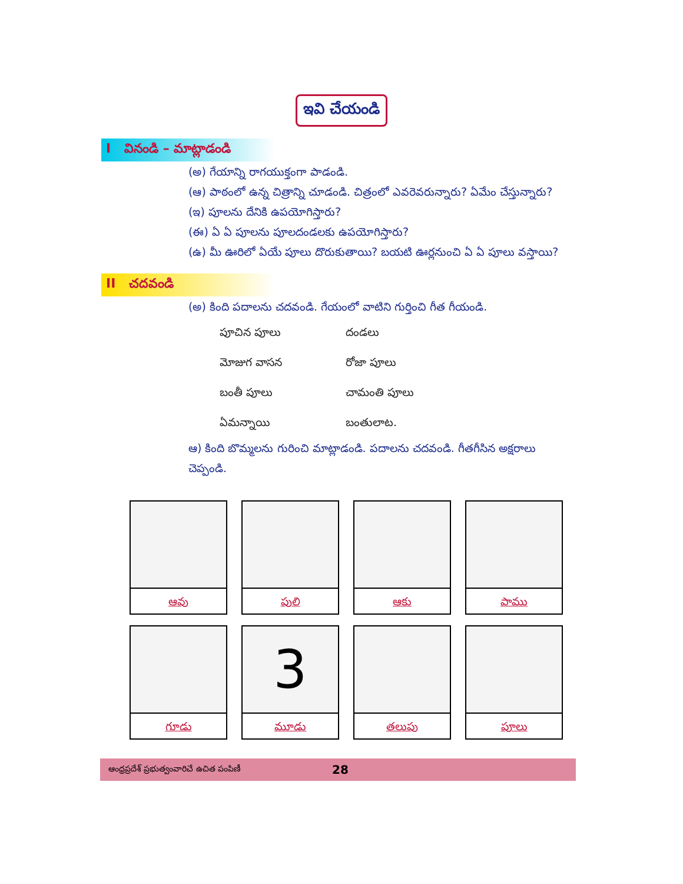ఇవి చేయండి
I వినండి – మాట్లాడండి
(అ) గేయాన్ని రాగయుక్తంగా పాడండి.
(ఆ) పాఠంలో ఉన్న చిత్రాన్ని చూడండి. చిత్రంలో ఎవరెవరున్నారు? ఏమేం చేస్తున్నారు?
(ఇ) పూలను దేనికి ఉపయోగిస్తారు?
(ఈ) ఏ ఏ పూలను పూలదండలకు ఉపయోగిస్తారు?
(ఉ) మీ ఊరిలో ఏయే పూలు దొరుకుతాయి? బయటి ఊర్లనుంచి ఏ ఏ పూలు వస్తాయి?
II చదవండి
(అ) కింది పదాలను చదవండి. గేయంలో వాటిని గుర్తించి గీత గీయండి.
| పూచిన పూలు | దండలు |
| మోజుగ వాసన | రోజా పూలు |
| బంతీ పూలు | చామంతి పూలు |
| ఏమన్నాయి | బంతులాట. |
ఆ) కింది బొమ్మలను గురించి మాట్లాడండి. పదాలను చదవండి. గీతగీసిన అక్షరాలు చెప్పండి.
| ఆవు | పులి | ఆకు | పాము |
| గూడు | 3 మూడు | తలుపు | పూలు |
ఆంధ్రప్రదేశ్ ప్రభుత్వంవారిచే ఉచిత పంపిణీ 28